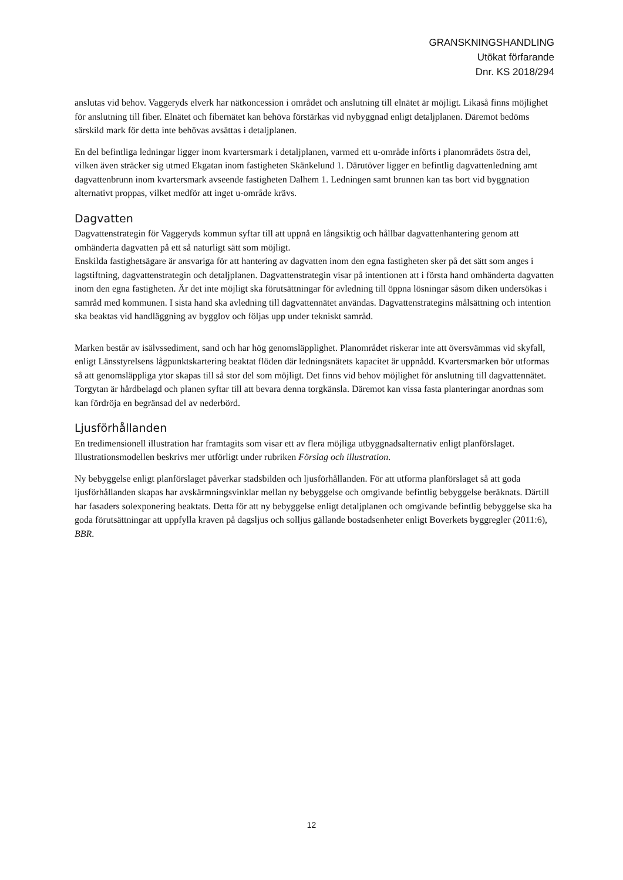GRANSKNINGSHANDLING
Utökat förfarande
Dnr. KS 2018/294
anslutas vid behov. Vaggeryds elverk har nätkoncession i området och anslutning till elnätet är möjligt. Likaså finns möjlighet för anslutning till fiber. Elnätet och fibernätet kan behöva förstärkas vid nybyggnad enligt detaljplanen. Däremot bedöms särskild mark för detta inte behövas avsättas i detaljplanen.
En del befintliga ledningar ligger inom kvartersmark i detaljplanen, varmed ett u-område införts i planområdets östra del, vilken även sträcker sig utmed Ekgatan inom fastigheten Skänkelund 1. Därutöver ligger en befintlig dagvattenledning amt dagvattenbrunn inom kvartersmark avseende fastigheten Dalhem 1. Ledningen samt brunnen kan tas bort vid byggnation alternativt proppas, vilket medför att inget u-område krävs.
Dagvatten
Dagvattenstrategin för Vaggeryds kommun syftar till att uppnå en långsiktig och hållbar dagvattenhantering genom att omhänderta dagvatten på ett så naturligt sätt som möjligt.
Enskilda fastighetsägare är ansvariga för att hantering av dagvatten inom den egna fastigheten sker på det sätt som anges i lagstiftning, dagvattenstrategin och detaljplanen. Dagvattenstrategin visar på intentionen att i första hand omhänderta dagvatten inom den egna fastigheten. Är det inte möjligt ska förutsättningar för avledning till öppna lösningar såsom diken undersökas i samråd med kommunen. I sista hand ska avledning till dagvattennätet användas. Dagvattenstrategins målsättning och intention ska beaktas vid handläggning av bygglov och följas upp under tekniskt samråd.
Marken består av isälvssediment, sand och har hög genomsläpplighet. Planområdet riskerar inte att översvämmas vid skyfall, enligt Länsstyrelsens lågpunktskartering beaktat flöden där ledningsnätets kapacitet är uppnådd. Kvartersmarken bör utformas så att genomsläppliga ytor skapas till så stor del som möjligt. Det finns vid behov möjlighet för anslutning till dagvattennätet. Torgytan är hårdbelagd och planen syftar till att bevara denna torgkänsla. Däremot kan vissa fasta planteringar anordnas som kan fördröja en begränsad del av nederbörd.
Ljusförhållanden
En tredimensionell illustration har framtagits som visar ett av flera möjliga utbyggnadsalternativ enligt planförslaget. Illustrationsmodellen beskrivs mer utförligt under rubriken Förslag och illustration.
Ny bebyggelse enligt planförslaget påverkar stadsbilden och ljusförhållanden. För att utforma planförslaget så att goda ljusförhållanden skapas har avskärmningsvinklar mellan ny bebyggelse och omgivande befintlig bebyggelse beräknats. Därtill har fasaders solexponering beaktats. Detta för att ny bebyggelse enligt detaljplanen och omgivande befintlig bebyggelse ska ha goda förutsättningar att uppfylla kraven på dagsljus och solljus gällande bostadsenheter enligt Boverkets byggregler (2011:6), BBR.
12